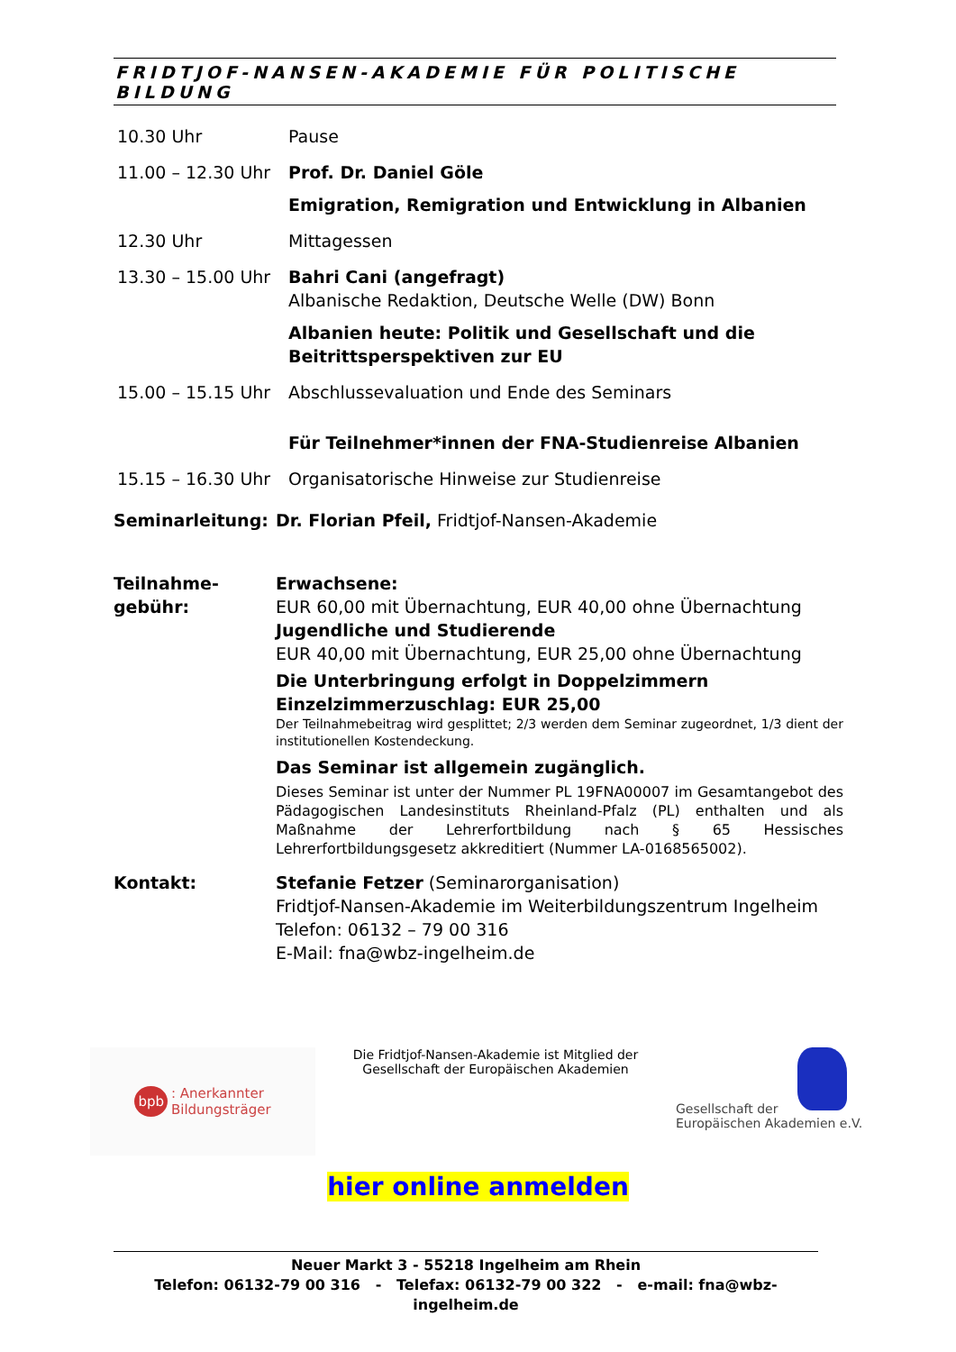FRIDTJOF-NANSEN-AKADEMIE FÜR POLITISCHE BILDUNG
10.30 Uhr Pause
11.00 – 12.30 Uhr
Prof. Dr. Daniel Göle
Emigration, Remigration und Entwicklung in Albanien
12.30 Uhr Mittagessen
13.30 – 15.00 Uhr
Bahri Cani (angefragt)
Albanische Redaktion, Deutsche Welle (DW) Bonn
Albanien heute: Politik und Gesellschaft und die Beitrittsperspektiven zur EU
15.00 – 15.15 Uhr
Abschlussevaluation und Ende des Seminars
Für Teilnehmer*innen der FNA-Studienreise Albanien
15.15 – 16.30 Uhr
Organisatorische Hinweise zur Studienreise
Seminarleitung: Dr. Florian Pfeil, Fridtjof-Nansen-Akademie
Teilnahme-
gebühr:
Erwachsene:
EUR 60,00 mit Übernachtung, EUR 40,00 ohne Übernachtung
Jugendliche und Studierende
EUR 40,00 mit Übernachtung, EUR 25,00 ohne Übernachtung
Die Unterbringung erfolgt in Doppelzimmern
Einzelzimmerzuschlag: EUR 25,00
Der Teilnahmebeitrag wird gesplittet; 2/3 werden dem Seminar zugeordnet, 1/3 dient der institutionellen Kostendeckung.
Das Seminar ist allgemein zugänglich.
Dieses Seminar ist unter der Nummer PL 19FNA00007 im Gesamtangebot des Pädagogischen Landesinstituts Rheinland-Pfalz (PL) enthalten und als Maßnahme der Lehrerfortbildung nach § 65 Hessisches Lehrerfortbildungsgesetz akkreditiert (Nummer LA-0168565002).
Kontakt: Stefanie Fetzer (Seminarorganisation)
Fridtjof-Nansen-Akademie im Weiterbildungszentrum Ingelheim
Telefon: 06132 – 79 00 316
E-Mail: fna@wbz-ingelheim.de
bpb: Anerkannter
Bildungsträger
Die Fridtjof-Nansen-Akademie ist Mitglied der
Gesellschaft der Europäischen Akademien
Gesellschaft der
Europäischen Akademien e.V.
hier online anmelden
Neuer Markt 3 - 55218 Ingelheim am Rhein
Telefon: 06132-79 00 316 - Telefax: 06132-79 00 322 - e-mail: fna@wbz-ingelheim.de